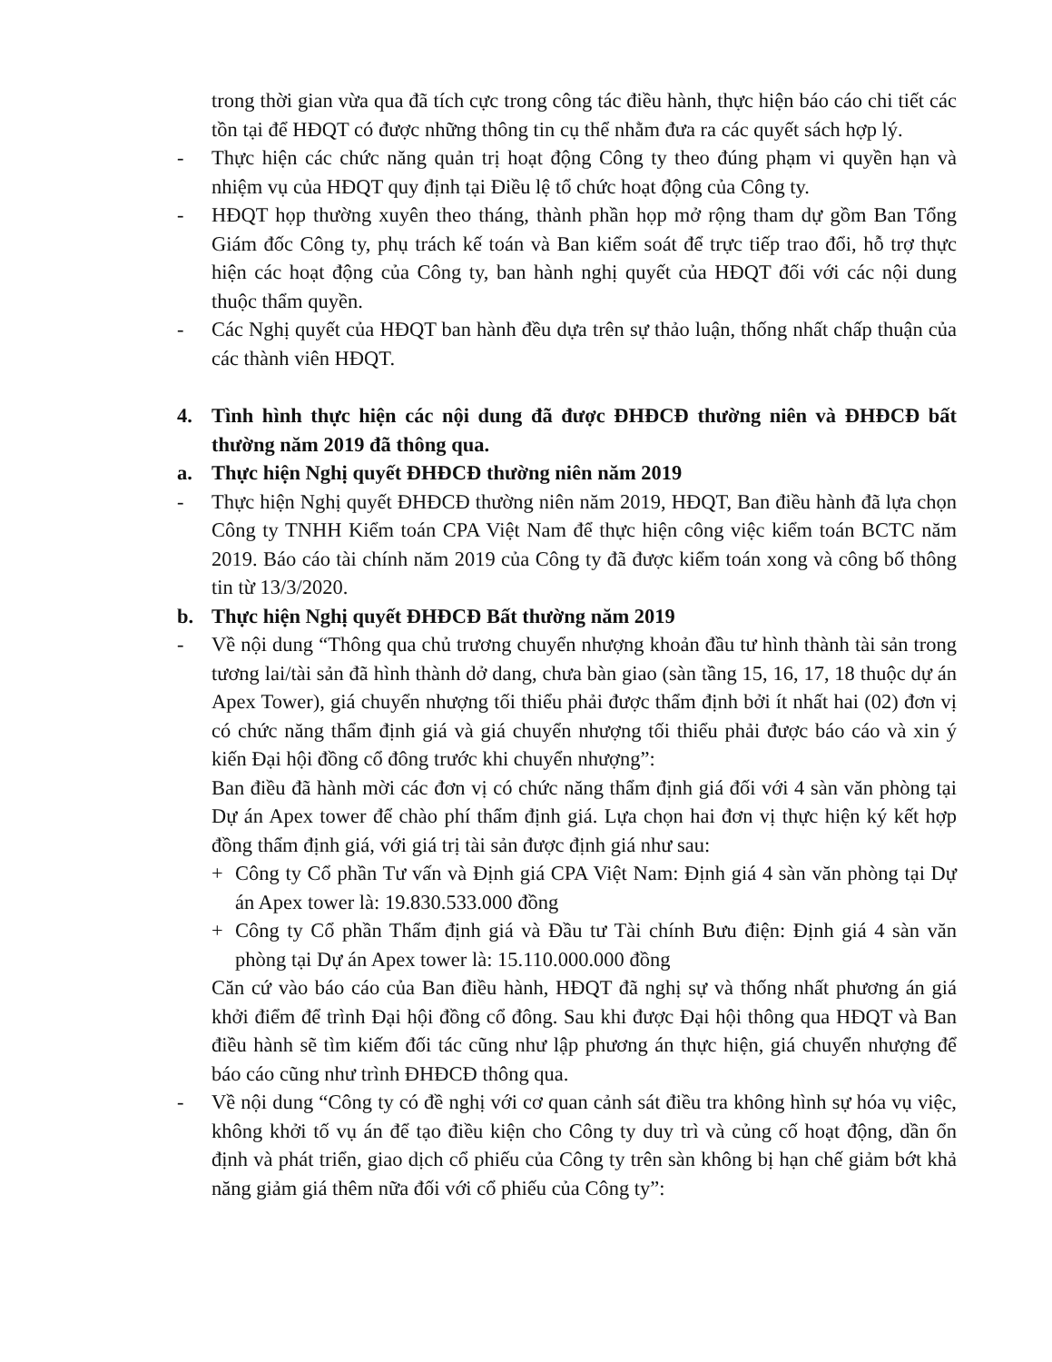trong thời gian vừa qua đã tích cực trong công tác điều hành, thực hiện báo cáo chi tiết các tồn tại để HĐQT có được những thông tin cụ thể nhằm đưa ra các quyết sách hợp lý.
- Thực hiện các chức năng quản trị hoạt động Công ty theo đúng phạm vi quyền hạn và nhiệm vụ của HĐQT quy định tại Điều lệ tổ chức hoạt động của Công ty.
- HĐQT họp thường xuyên theo tháng, thành phần họp mở rộng tham dự gồm Ban Tổng Giám đốc Công ty, phụ trách kế toán và Ban kiểm soát để trực tiếp trao đổi, hỗ trợ thực hiện các hoạt động của Công ty, ban hành nghị quyết của HĐQT đối với các nội dung thuộc thẩm quyền.
- Các Nghị quyết của HĐQT ban hành đều dựa trên sự thảo luận, thống nhất chấp thuận của các thành viên HĐQT.
4. Tình hình thực hiện các nội dung đã được ĐHĐCĐ thường niên và ĐHĐCĐ bất thường năm 2019 đã thông qua.
a. Thực hiện Nghị quyết ĐHĐCĐ thường niên năm 2019
- Thực hiện Nghị quyết ĐHĐCĐ thường niên năm 2019, HĐQT, Ban điều hành đã lựa chọn Công ty TNHH Kiểm toán CPA Việt Nam để thực hiện công việc kiểm toán BCTC năm 2019. Báo cáo tài chính năm 2019 của Công ty đã được kiểm toán xong và công bố thông tin từ 13/3/2020.
b. Thực hiện Nghị quyết ĐHĐCĐ Bất thường năm 2019
- Về nội dung “Thông qua chủ trương chuyển nhượng khoản đầu tư hình thành tài sản trong tương lai/tài sản đã hình thành dở dang, chưa bàn giao (sàn tầng 15, 16, 17, 18 thuộc dự án Apex Tower), giá chuyển nhượng tối thiểu phải được thẩm định bởi ít nhất hai (02) đơn vị có chức năng thẩm định giá và giá chuyển nhượng tối thiểu phải được báo cáo và xin ý kiến Đại hội đồng cổ đông trước khi chuyển nhượng”:
Ban điều đã hành mời các đơn vị có chức năng thẩm định giá đối với 4 sàn văn phòng tại Dự án Apex tower để chào phí thẩm định giá. Lựa chọn hai đơn vị thực hiện ký kết hợp đồng thẩm định giá, với giá trị tài sản được định giá như sau:
+ Công ty Cổ phần Tư vấn và Định giá CPA Việt Nam: Định giá 4 sàn văn phòng tại Dự án Apex tower là: 19.830.533.000 đồng
+ Công ty Cổ phần Thẩm định giá và Đầu tư Tài chính Bưu điện: Định giá 4 sàn văn phòng tại Dự án Apex tower là: 15.110.000.000 đồng
Căn cứ vào báo cáo của Ban điều hành, HĐQT đã nghị sự và thống nhất phương án giá khởi điểm để trình Đại hội đồng cổ đông. Sau khi được Đại hội thông qua HĐQT và Ban điều hành sẽ tìm kiếm đối tác cũng như lập phương án thực hiện, giá chuyển nhượng để báo cáo cũng như trình ĐHĐCĐ thông qua.
- Về nội dung “Công ty có đề nghị với cơ quan cảnh sát điều tra không hình sự hóa vụ việc, không khởi tố vụ án để tạo điều kiện cho Công ty duy trì và củng cố hoạt động, dần ổn định và phát triển, giao dịch cổ phiếu của Công ty trên sàn không bị hạn chế giảm bớt khả năng giảm giá thêm nữa đối với cổ phiếu của Công ty”: